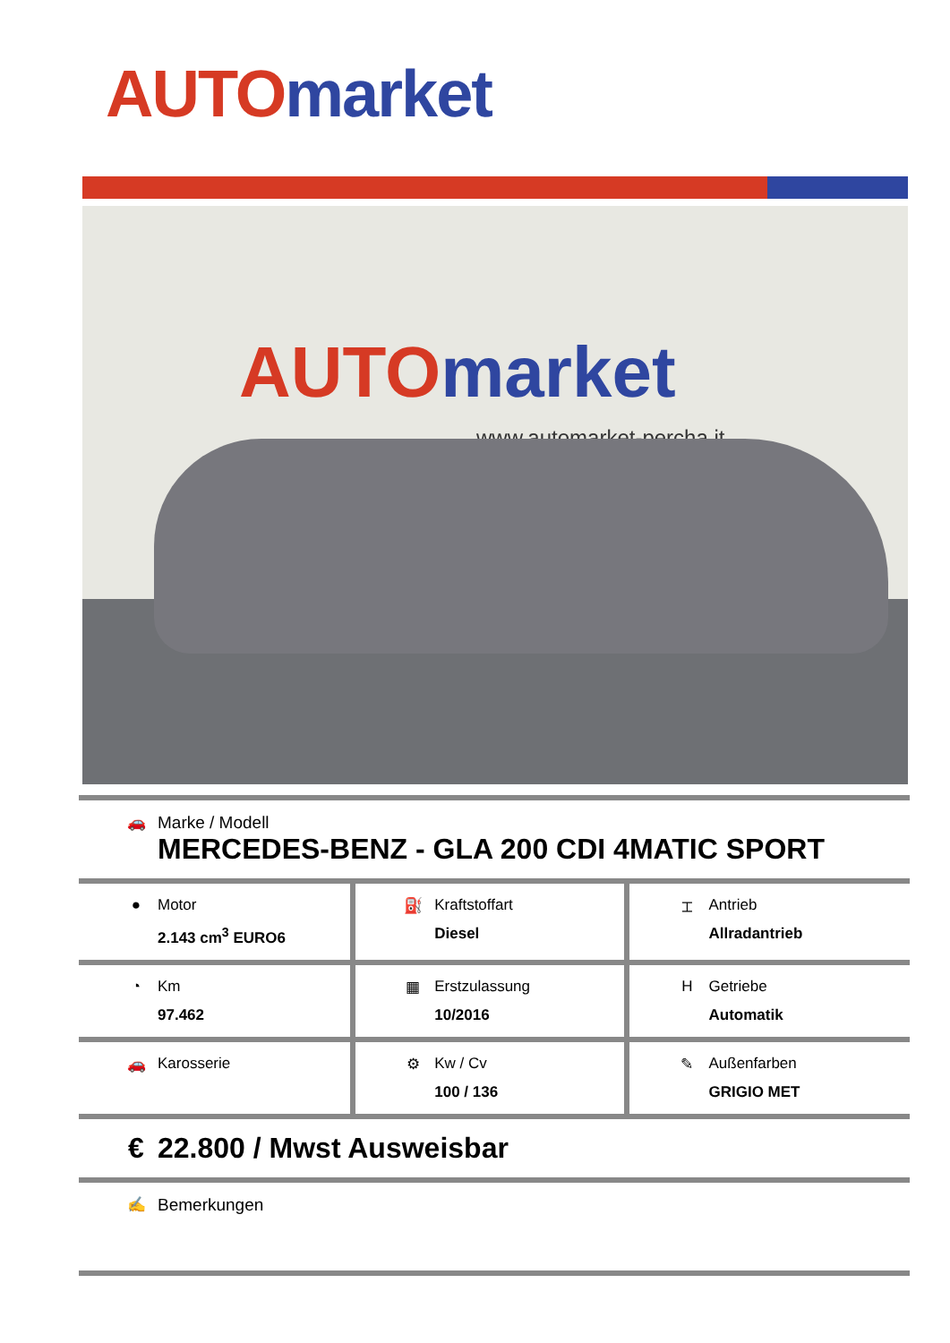AUTO market
AUTO market
www.automarket-percha.it
| 🚗 Marke / Modell MERCEDES-BENZ - GLA 200 CDI 4MATIC SPORT | | |
| ● Motor 2.143 cm<sup>3</sup> EURO6 | ⛽ Kraftstoffart Diesel | ⌶ Antrieb Allradantrieb |
| ◔ Km 97.462 | ▦ Erstzulassung 10/2016 | H Getriebe Automatik |
| 🚗 Karosserie | ⚙ Kw / Cv 100 / 136 | ✎ Außenfarben GRIGIO MET |
| € 22.800 / Mwst Ausweisbar | | |
| ✍ Bemerkungen | | |